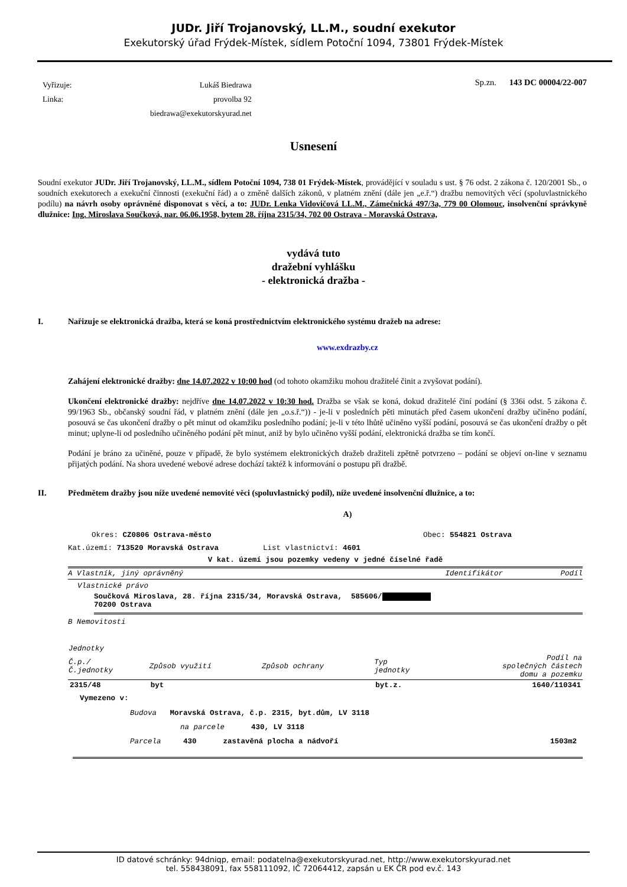JUDr. Jiří Trojanovský, LL.M., soudní exekutor
Exekutorský úřad Frýdek-Místek, sídlem Potoční 1094, 73801 Frýdek-Místek
| Vyřizuje: | Lukáš Biedrawa |
| Linka: | provolba 92 |
| | biedrawa@exekutorskyurad.net |
Sp.zn. 143 DC 00004/22-007
Usnesení
Soudní exekutor JUDr. Jiří Trojanovský, LL.M., sídlem Potoční 1094, 738 01 Frýdek-Místek, provádějící v souladu s ust. § 76 odst. 2 zákona č. 120/2001 Sb., o soudních exekutorech a exekuční činnosti (exekuční řád) a o změně dalších zákonů, v platném znění (dále jen „e.ř.“) dražbu nemovitých věcí (spoluvlastnického podílu) na návrh osoby oprávněné disponovat s věcí, a to: JUDr. Lenka Vidovičová LL.M., Zámečnická 497/3a, 779 00 Olomouc, insolvenční správkyně dlužnice: Ing. Miroslava Součková, nar. 06.06.1958, bytem 28. října 2315/34, 702 00 Ostrava - Moravská Ostrava,
vydává tuto
dražební vyhlášku
- elektronická dražba -
I. Nařizuje se elektronická dražba, která se koná prostřednictvím elektronického systému dražeb na adrese:
www.exdrazby.cz
Zahájení elektronické dražby: dne 14.07.2022 v 10:00 hod (od tohoto okamžiku mohou dražitelé činit a zvyšovat podání).
Ukončení elektronické dražby: nejdříve dne 14.07.2022 v 10:30 hod. Dražba se však se koná, dokud dražitelé činí podání (§ 336i odst. 5 zákona č. 99/1963 Sb., občanský soudní řád, v platném znění (dále jen „o.s.ř.“)) - je-li v posledních pěti minutách před časem ukončení dražby učiněno podání, posouvá se čas ukončení dražby o pět minut od okamžiku posledního podání; je-li v této lhůtě učiněno vyšší podání, posouvá se čas ukončení dražby o pět minut; uplyne-li od posledního učiněného podání pět minut, aniž by bylo učiněno vyšší podání, elektronická dražba se tím končí.
Podání je bráno za učiněné, pouze v případě, že bylo systémem elektronických dražeb dražiteli zpětně potvrzeno – podání se objeví on-line v seznamu přijatých podání. Na shora uvedené webové adrese dochází taktéž k informování o postupu při dražbě.
II. Předmětem dražby jsou níže uvedené nemovité věci (spoluvlastnický podíl), níže uvedené insolvenční dlužnice, a to:
A)
Okres: CZ0806 Ostrava-město Obec: 554821 Ostrava
Kat.území: 713520 Moravská Ostrava List vlastnictví: 4601
V kat. území jsou pozemky vedeny v jedné číselné řadě
A Vlastník, jiný oprávněný Identifikátor Podíl
Vlastnické právo
Součková Miroslava, 28. října 2315/34, Moravská Ostrava, 585606/
70200 Ostrava
B Nemovitosti
| Jednotky | | | | |
| --- | --- | --- | --- | --- |
| Č.p./ Č.jednotky | Způsob využití | Způsob ochrany | Typ jednotky | Podíl na společných částech domu a pozemku |
| 2315/48 | byt | | byt.z. | 1640/110341 |
Vymezeno v:
Budova Moravská Ostrava, č.p. 2315, byt.dům, LV 3118
na parcele 430, LV 3118
Parcela 430 zastavěná plocha a nádvoří 1503m2
ID datové schránky: 94dniqp, email: podatelna@exekutorskyurad.net, http://www.exekutorskyurad.net
tel. 558438091, fax 558111092, IČ 72064412, zapsán u EK ČR pod ev.č. 143